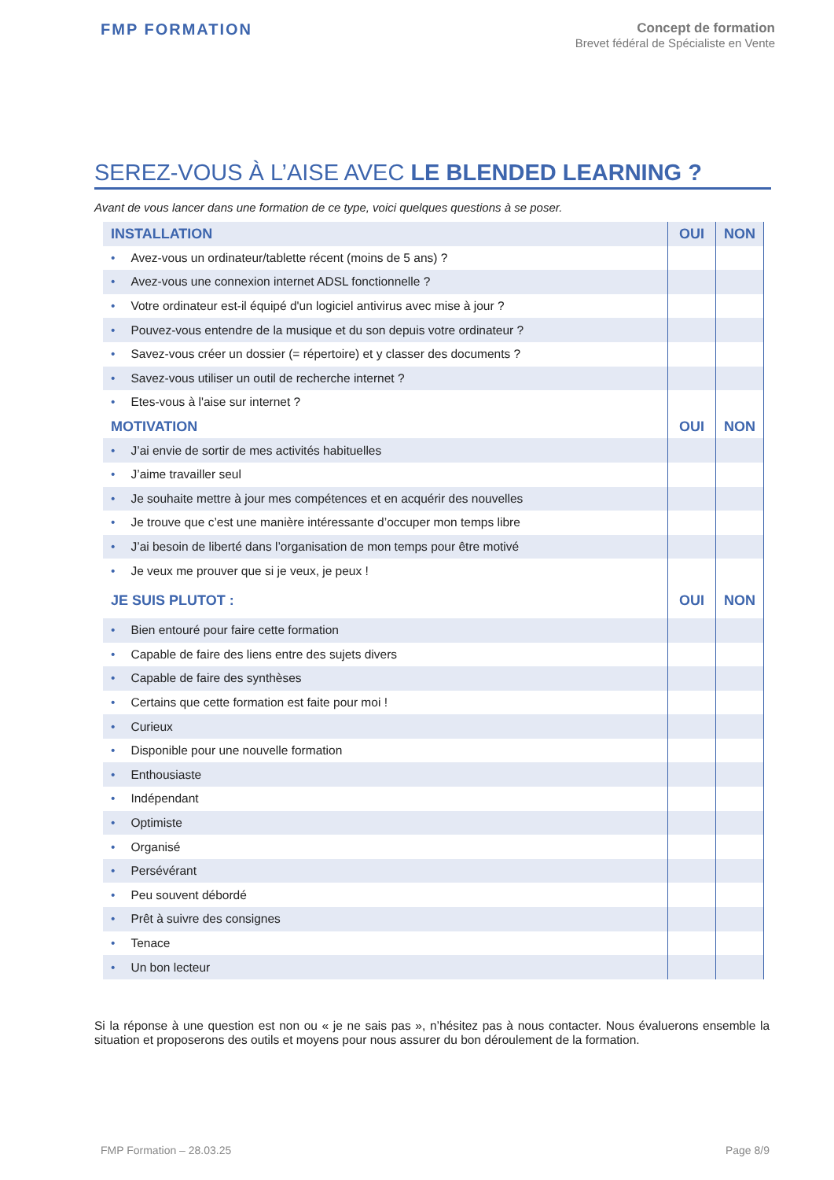FMP FORMATION
Concept de formation
Brevet fédéral de Spécialiste en Vente
SEREZ-VOUS À L’AISE AVEC LE BLENDED LEARNING ?
Avant de vous lancer dans une formation de ce type, voici quelques questions à se poser.
| INSTALLATION | OUI | NON |
| --- | --- | --- |
| • Avez-vous un ordinateur/tablette récent (moins de 5 ans) ? | | |
| • Avez-vous une connexion internet ADSL fonctionnelle ? | | |
| • Votre ordinateur est-il équipé d'un logiciel antivirus avec mise à jour ? | | |
| • Pouvez-vous entendre de la musique et du son depuis votre ordinateur ? | | |
| • Savez-vous créer un dossier (= répertoire) et y classer des documents ? | | |
| • Savez-vous utiliser un outil de recherche internet ? | | |
| • Etes-vous à l'aise sur internet ? | | |
| MOTIVATION | OUI | NON |
| • J’ai envie de sortir de mes activités habituelles | | |
| • J’aime travailler seul | | |
| • Je souhaite mettre à jour mes compétences et en acquérir des nouvelles | | |
| • Je trouve que c’est une manière intéressante d’occuper mon temps libre | | |
| • J’ai besoin de liberté dans l’organisation de mon temps pour être motivé | | |
| • Je veux me prouver que si je veux, je peux ! | | |
| JE SUIS PLUTOT : | OUI | NON |
| • Bien entouré pour faire cette formation | | |
| • Capable de faire des liens entre des sujets divers | | |
| • Capable de faire des synthèses | | |
| • Certains que cette formation est faite pour moi ! | | |
| • Curieux | | |
| • Disponible pour une nouvelle formation | | |
| • Enthousiaste | | |
| • Indépendant | | |
| • Optimiste | | |
| • Organisé | | |
| • Persévérant | | |
| • Peu souvent débordé | | |
| • Prêt à suivre des consignes | | |
| • Tenace | | |
| • Un bon lecteur | | |
Si la réponse à une question est non ou « je ne sais pas », n’hésitez pas à nous contacter. Nous évaluerons ensemble la situation et proposerons des outils et moyens pour nous assurer du bon déroulement de la formation.
FMP Formation – 28.03.25 Page 8/9